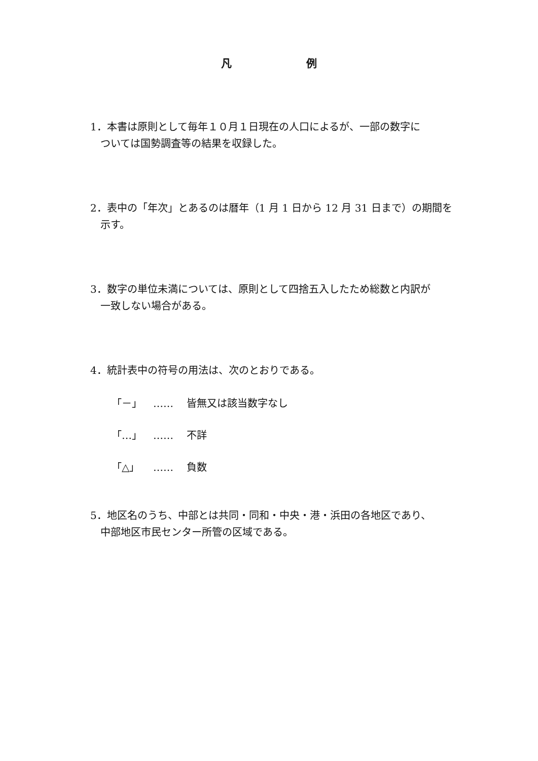凡 例
1．本書は原則として毎年１０月１日現在の人口によるが、一部の数字に
ついては国勢調査等の結果を収録した。
2．表中の「年次」とあるのは暦年（1 月 1 日から 12 月 31 日まで）の期間を
示す。
3．数字の単位未満については、原則として四捨五入したため総数と内訳が
一致しない場合がある。
4．統計表中の符号の用法は、次のとおりである。
「－」 …… 皆無又は該当数字なし
「…」 …… 不詳
「△」 …… 負数
5．地区名のうち、中部とは共同・同和・中央・港・浜田の各地区であり、
中部地区市民センター所管の区域である。